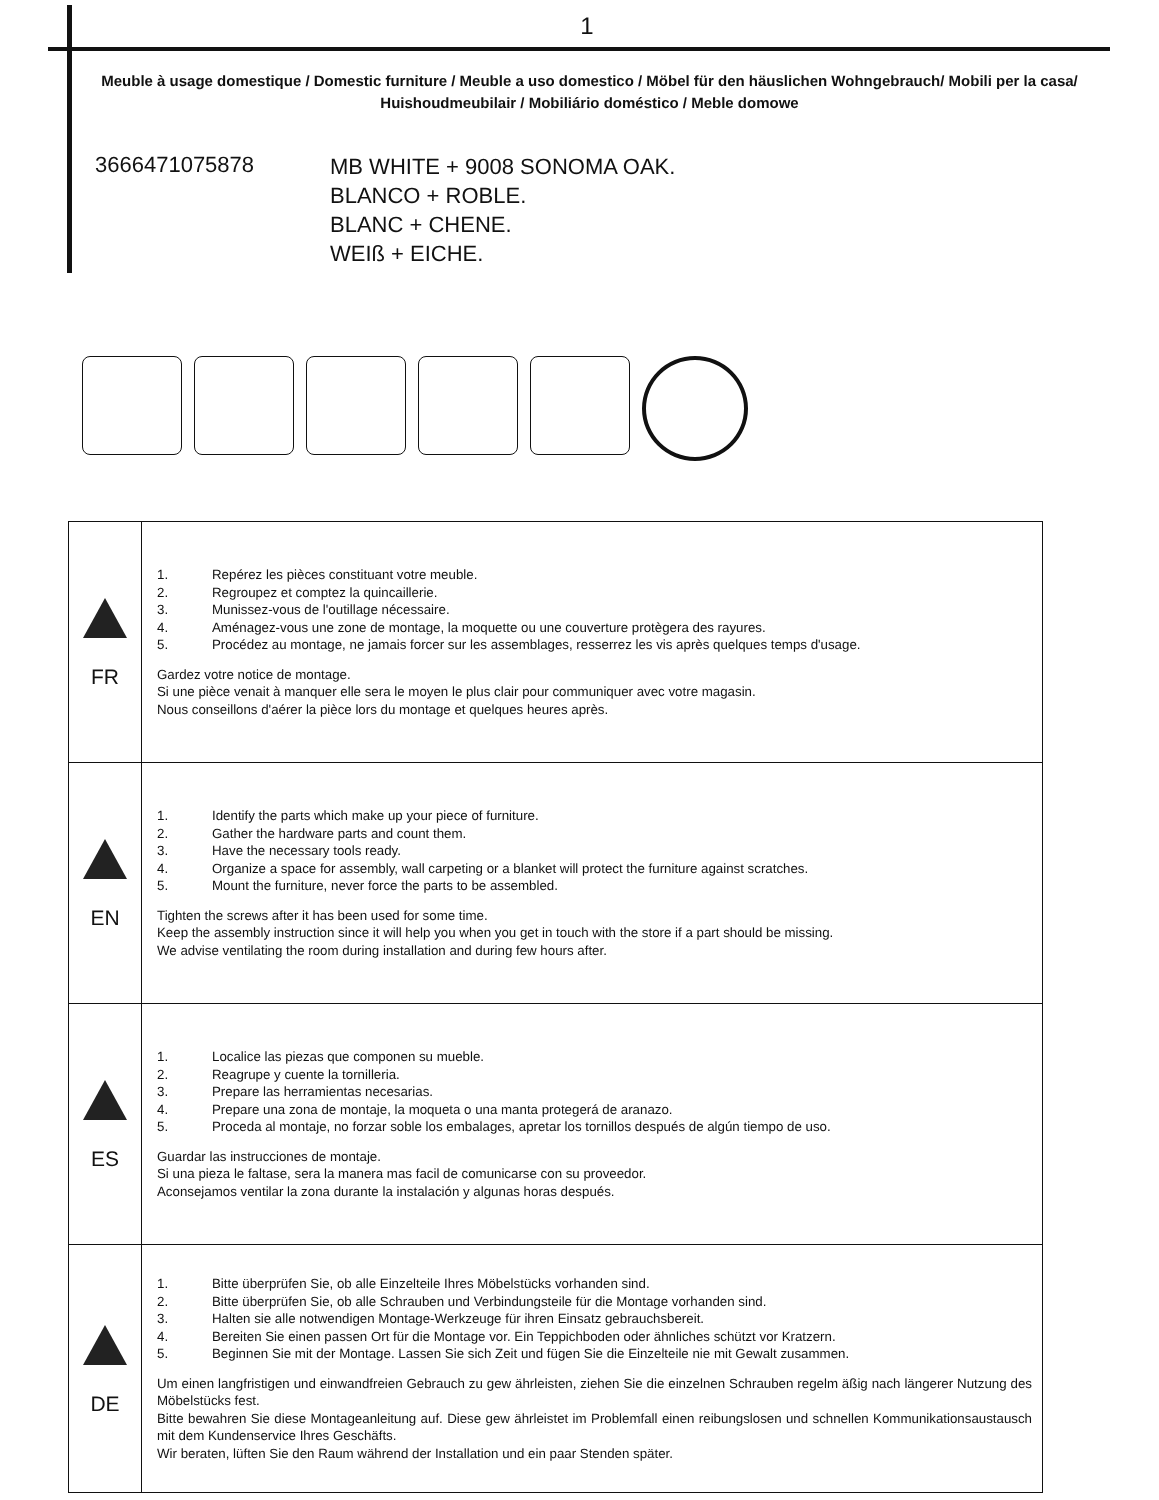1
Meuble à usage domestique / Domestic furniture / Meuble a uso domestico / Möbel für den häuslichen Wohngebrauch/ Mobili per la casa/ Huishoudmeubilair / Mobiliário doméstico / Meble domowe
3666471075878
MB WHITE + 9008 SONOMA OAK.
BLANCO + ROBLE.
BLANC + CHENE.
WEIß + EICHE.
| FR | 1. Repérez les pièces constituant votre meuble. 2. Regroupez et comptez la quincaillerie. 3. Munissez-vous de l'outillage nécessaire. 4. Aménagez-vous une zone de montage, la moquette ou une couverture protègera des rayures. 5. Procédez au montage, ne jamais forcer sur les assemblages, resserrez les vis après quelques temps d'usage. Gardez votre notice de montage. Si une pièce venait à manquer elle sera le moyen le plus clair pour communiquer avec votre magasin. Nous conseillons d'aérer la pièce lors du montage et quelques heures après. |
| EN | 1. Identify the parts which make up your piece of furniture. 2. Gather the hardware parts and count them. 3. Have the necessary tools ready. 4. Organize a space for assembly, wall carpeting or a blanket will protect the furniture against scratches. 5. Mount the furniture, never force the parts to be assembled. Tighten the screws after it has been used for some time. Keep the assembly instruction since it will help you when you get in touch with the store if a part should be missing. We advise ventilating the room during installation and during few hours after. |
| ES | 1. Localice las piezas que componen su mueble. 2. Reagrupe y cuente la tornilleria. 3. Prepare las herramientas necesarias. 4. Prepare una zona de montaje, la moqueta o una manta protegerá de aranazo. 5. Proceda al montaje, no forzar soble los embalages, apretar los tornillos después de algún tiempo de uso. Guardar las instrucciones de montaje. Si una pieza le faltase, sera la manera mas facil de comunicarse con su proveedor. Aconsejamos ventilar la zona durante la instalación y algunas horas después. |
| DE | 1. Bitte überprüfen Sie, ob alle Einzelteile Ihres Möbelstücks vorhanden sind. 2. Bitte überprüfen Sie, ob alle Schrauben und Verbindungsteile für die Montage vorhanden sind. 3. Halten sie alle notwendigen Montage-Werkzeuge für ihren Einsatz gebrauchsbereit. 4. Bereiten Sie einen passen Ort für die Montage vor. Ein Teppichboden oder ähnliches schützt vor Kratzern. 5. Beginnen Sie mit der Montage. Lassen Sie sich Zeit und fügen Sie die Einzelteile nie mit Gewalt zusammen. Um einen langfristigen und einwandfreien Gebrauch zu gew ährleisten, ziehen Sie die einzelnen Schrauben regelm äßig nach längerer Nutzung des Möbelstücks fest. Bitte bewahren Sie diese Montageanleitung auf. Diese gew ährleistet im Problemfall einen reibungslosen und schnellen Kommunikationsaustausch mit dem Kundenservice Ihres Geschäfts. Wir beraten, lüften Sie den Raum während der Installation und ein paar Stenden später. |